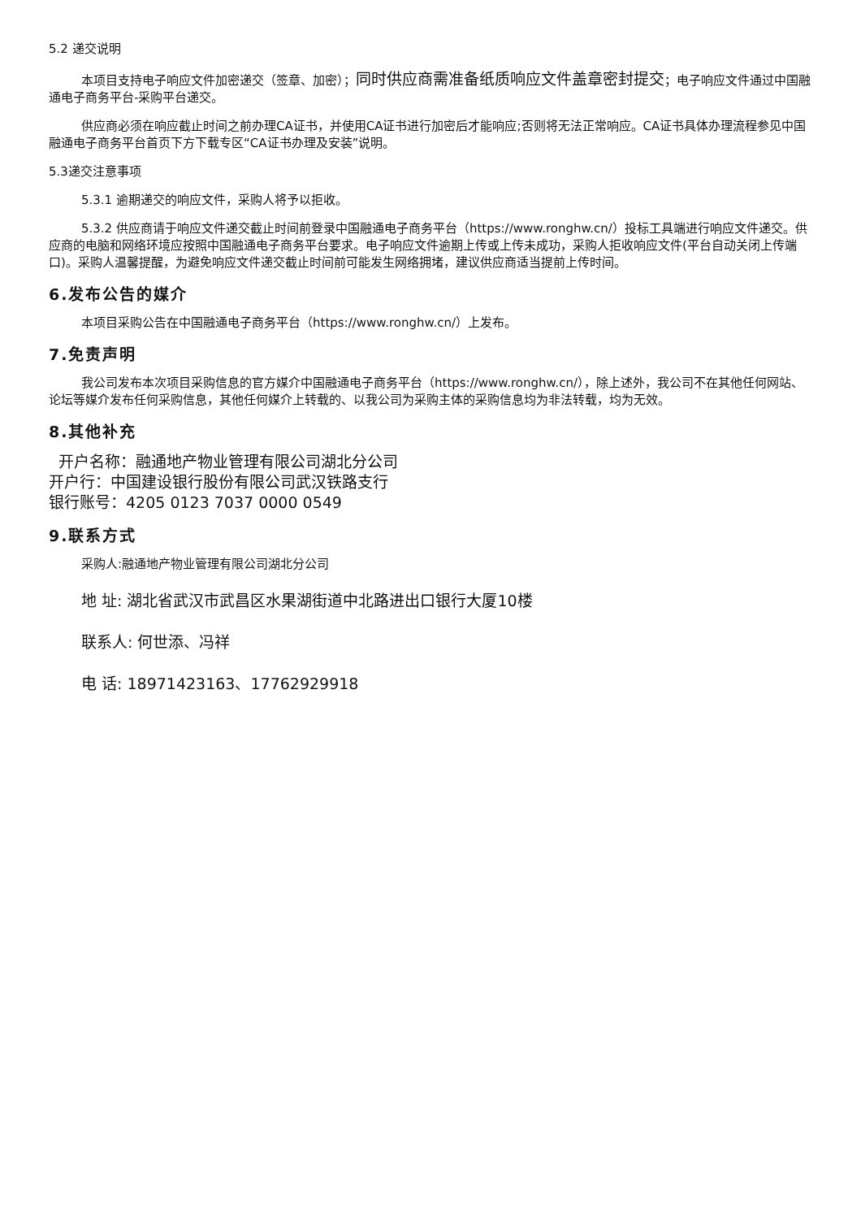5.2 递交说明
本项目支持电子响应文件加密递交（签章、加密）；同时供应商需准备纸质响应文件盖章密封提交；电子响应文件通过中国融通电子商务平台-采购平台递交。
供应商必须在响应截止时间之前办理CA证书，并使用CA证书进行加密后才能响应;否则将无法正常响应。CA证书具体办理流程参见中国融通电子商务平台首页下方下载专区“CA证书办理及安装”说明。
5.3递交注意事项
5.3.1 逾期递交的响应文件，采购人将予以拒收。
5.3.2 供应商请于响应文件递交截止时间前登录中国融通电子商务平台（https://www.ronghw.cn/）投标工具端进行响应文件递交。供应商的电脑和网络环境应按照中国融通电子商务平台要求。电子响应文件逾期上传或上传未成功，采购人拒收响应文件(平台自动关闭上传端口)。采购人温馨提醒，为避免响应文件递交截止时间前可能发生网络拥堵，建议供应商适当提前上传时间。
6.发布公告的媒介
本项目采购公告在中国融通电子商务平台（https://www.ronghw.cn/）上发布。
7.免责声明
我公司发布本次项目采购信息的官方媒介中国融通电子商务平台（https://www.ronghw.cn/），除上述外，我公司不在其他任何网站、论坛等媒介发布任何采购信息，其他任何媒介上转载的、以我公司为采购主体的采购信息均为非法转载，均为无效。
8.其他补充
开户名称：融通地产物业管理有限公司湖北分公司
开户行：中国建设银行股份有限公司武汉铁路支行
银行账号：4205 0123 7037 0000 0549
9.联系方式
采购人:融通地产物业管理有限公司湖北分公司
地 址: 湖北省武汉市武昌区水果湖街道中北路进出口银行大厦10楼
联系人: 何世添、冯祥
电 话: 18971423163、17762929918